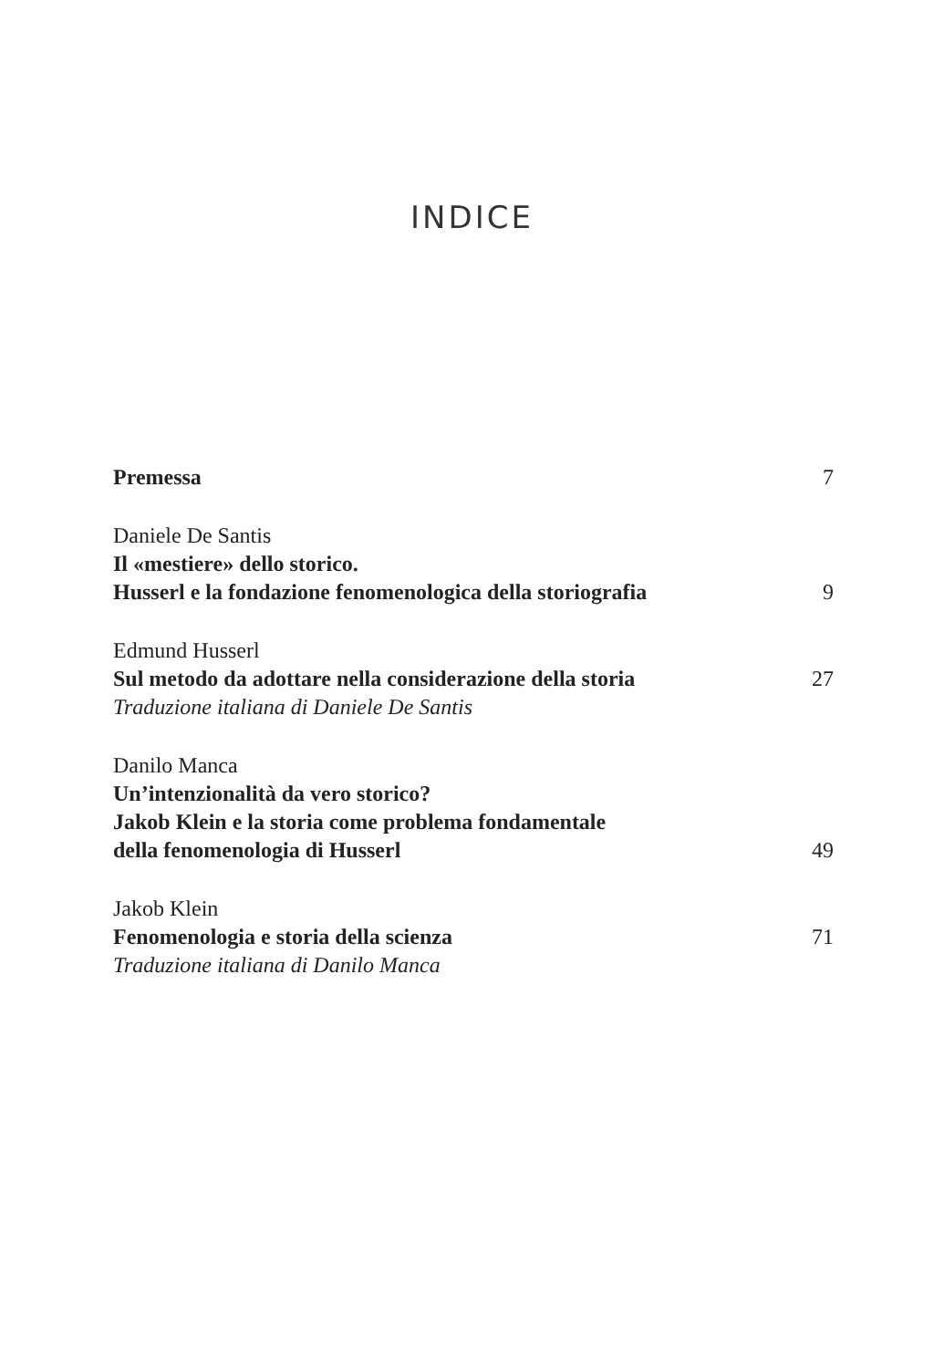INDICE
Premessa 7
Daniele De Santis
Il «mestiere» dello storico.
Husserl e la fondazione fenomenologica della storiografia 9
Edmund Husserl
Sul metodo da adottare nella considerazione della storia 27
Traduzione italiana di Daniele De Santis
Danilo Manca
Un’intenzionalità da vero storico?
Jakob Klein e la storia come problema fondamentale
della fenomenologia di Husserl 49
Jakob Klein
Fenomenologia e storia della scienza 71
Traduzione italiana di Danilo Manca